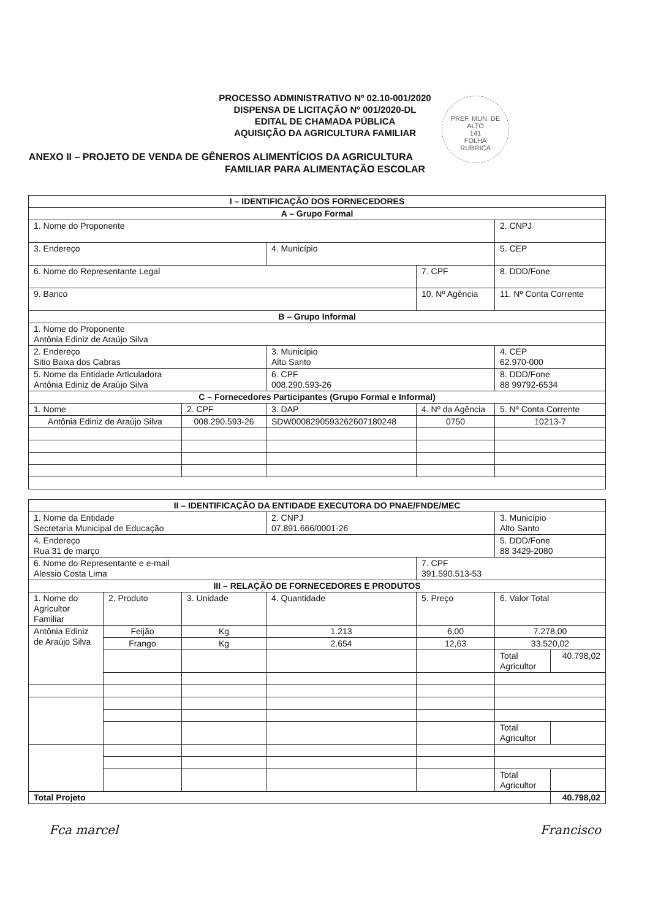PROCESSO ADMINISTRATIVO Nº 02.10-001/2020
DISPENSA DE LICITAÇÃO Nº 001/2020-DL
EDITAL DE CHAMADA PÚBLICA
AQUISIÇÃO DA AGRICULTURA FAMILIAR
PREF. MUN. DE ALTO
141
FOLHA
RUBRICA
ANEXO II – PROJETO DE VENDA DE GÊNEROS ALIMENTÍCIOS DA AGRICULTURA
FAMILIAR PARA ALIMENTAÇÃO ESCOLAR
| I – IDENTIFICAÇÃO DOS FORNECEDORES | | | | |
| --- | --- | --- | --- | --- |
| A – Grupo Formal | | | | |
| 1. Nome do Proponente | | | | 2. CNPJ |
| 3. Endereço | | 4. Município | | 5. CEP |
| 6. Nome do Representante Legal | | | 7. CPF | 8. DDD/Fone |
| 9. Banco | | | 10. Nº Agência | 11. Nº Conta Corrente |
| B – Grupo Informal | | | | |
| 1. Nome do Proponente Antônia Ediniz de Araújo Silva | | | | |
| 2. Endereço Sitio Baixa dos Cabras | | 3. Município Alto Santo | | 4. CEP 62.970-000 |
| 5. Nome da Entidade Articuladora Antônia Ediniz de Araújo Silva | | 6. CPF 008.290.593-26 | | 8. DDD/Fone 88 99792-6534 |
| C – Fornecedores Participantes (Grupo Formal e Informal) | | | | |
| 1. Nome | 2. CPF | 3. DAP | 4. Nº da Agência | 5. Nº Conta Corrente |
| Antônia Ediniz de Araújo Silva | 008.290.593-26 | SDW0008290593262607180248 | 0750 | 10213-7 |
| II – IDENTIFICAÇÃO DA ENTIDADE EXECUTORA DO PNAE/FNDE/MEC | | | | | | |
| --- | --- | --- | --- | --- | --- | --- |
| 1. Nome da Entidade Secretaria Municipal de Educação | | | 2. CNPJ 07.891.666/0001-26 | | 3. Município Alto Santo | |
| 4. Endereço Rua 31 de março | | | | | 5. DDD/Fone 88 3429-2080 | |
| 6. Nome do Representante e e-mail Alessio Costa Lima | | | | 7. CPF 391.590.513-53 | | |
| III – RELAÇÃO DE FORNECEDORES E PRODUTOS | | | | | | |
| 1. Nome do Agricultor Familiar | 2. Produto | 3. Unidade | 4. Quantidade | 5. Preço | 6. Valor Total | |
| Antônia Ediniz de Araújo Silva | Feijão | Kg | 1.213 | 6,00 | 7.278,00 | |
| | Frango | Kg | 2.654 | 12,63 | 33.520,02 | |
| | | | | | Total Agricultor | 40.798,02 |
| | | | | | Total Agricultor | |
| | | | | | Total Agricultor | |
| Total Projeto | | | | | | 40.798,02 |
Fca marcel Francisco